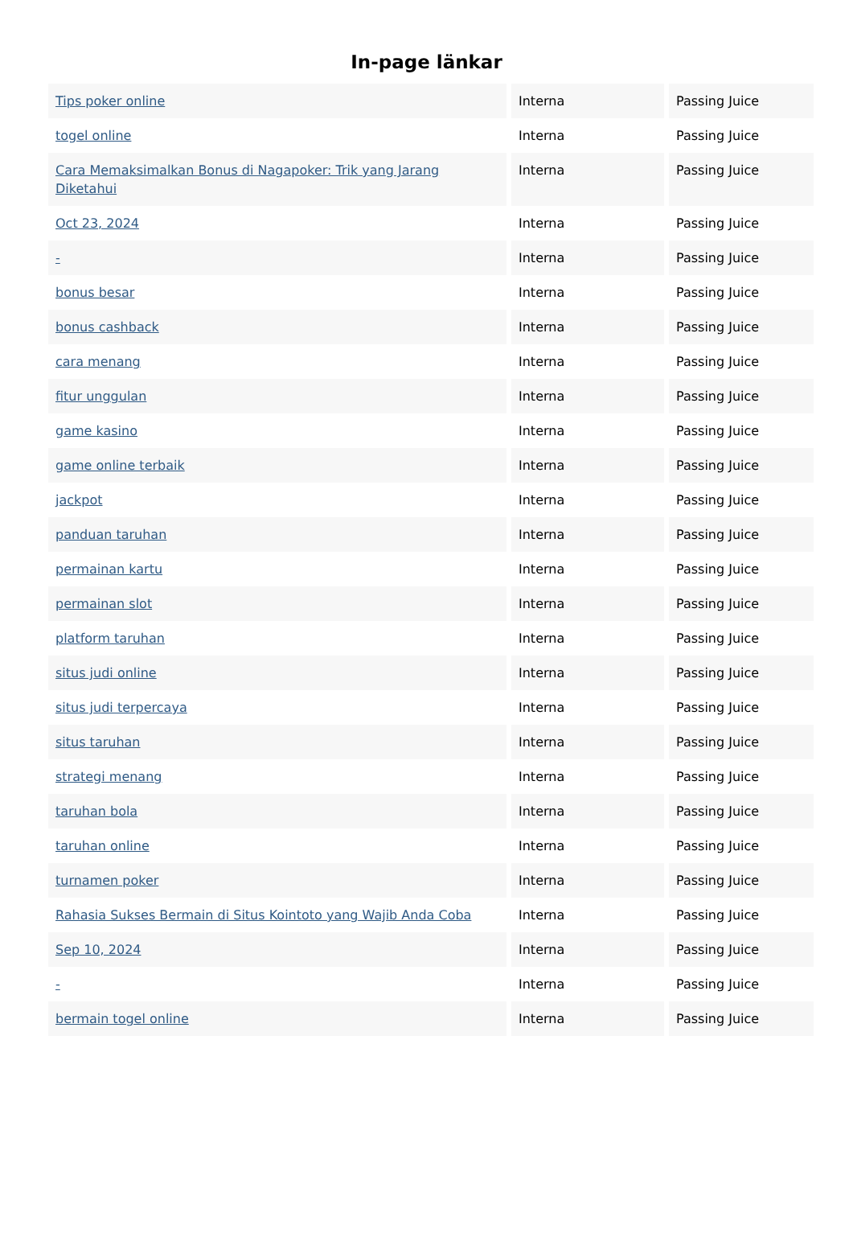In-page länkar
| Tips poker online | Interna | Passing Juice |
| togel online | Interna | Passing Juice |
| Cara Memaksimalkan Bonus di Nagapoker: Trik yang Jarang Diketahui | Interna | Passing Juice |
| Oct 23, 2024 | Interna | Passing Juice |
| - | Interna | Passing Juice |
| bonus besar | Interna | Passing Juice |
| bonus cashback | Interna | Passing Juice |
| cara menang | Interna | Passing Juice |
| fitur unggulan | Interna | Passing Juice |
| game kasino | Interna | Passing Juice |
| game online terbaik | Interna | Passing Juice |
| jackpot | Interna | Passing Juice |
| panduan taruhan | Interna | Passing Juice |
| permainan kartu | Interna | Passing Juice |
| permainan slot | Interna | Passing Juice |
| platform taruhan | Interna | Passing Juice |
| situs judi online | Interna | Passing Juice |
| situs judi terpercaya | Interna | Passing Juice |
| situs taruhan | Interna | Passing Juice |
| strategi menang | Interna | Passing Juice |
| taruhan bola | Interna | Passing Juice |
| taruhan online | Interna | Passing Juice |
| turnamen poker | Interna | Passing Juice |
| Rahasia Sukses Bermain di Situs Kointoto yang Wajib Anda Coba | Interna | Passing Juice |
| Sep 10, 2024 | Interna | Passing Juice |
| - | Interna | Passing Juice |
| bermain togel online | Interna | Passing Juice |